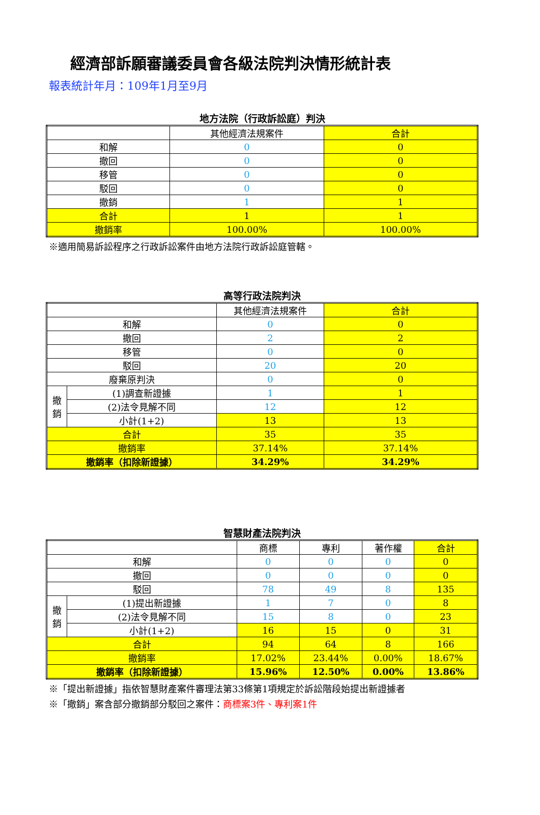經濟部訴願審議委員會各級法院判決情形統計表
報表統計年月：109年1月至9月
地方法院（行政訴訟庭）判決
| | 其他經濟法規案件 | 合計 |
| 和解 | 0 | 0 |
| 撤回 | 0 | 0 |
| 移管 | 0 | 0 |
| 駁回 | 0 | 0 |
| 撤銷 | 1 | 1 |
| 合計 | 1 | 1 |
| 撤銷率 | 100.00% | 100.00% |
※適用簡易訴訟程序之行政訴訟案件由地方法院行政訴訟庭管轄。
高等行政法院判決
| | | 其他經濟法規案件 | 合計 |
| 和解 | | 0 | 0 |
| 撤回 | | 2 | 2 |
| 移管 | | 0 | 0 |
| 駁回 | | 20 | 20 |
| 廢棄原判決 | | 0 | 0 |
| 撤 銷 | (1)調查新證據 | 1 | 1 |
| | (2)法令見解不同 | 12 | 12 |
| | 小計(1+2) | 13 | 13 |
| 合計 | | 35 | 35 |
| 撤銷率 | | 37.14% | 37.14% |
| 撤銷率（扣除新證據） | | 34.29% | 34.29% |
智慧財產法院判決
| | | 商標 | 專利 | 著作權 | 合計 |
| 和解 | | 0 | 0 | 0 | 0 |
| 撤回 | | 0 | 0 | 0 | 0 |
| 駁回 | | 78 | 49 | 8 | 135 |
| 撤 銷 | (1)提出新證據 | 1 | 7 | 0 | 8 |
| | (2)法令見解不同 | 15 | 8 | 0 | 23 |
| | 小計(1+2) | 16 | 15 | 0 | 31 |
| 合計 | | 94 | 64 | 8 | 166 |
| 撤銷率 | | 17.02% | 23.44% | 0.00% | 18.67% |
| 撤銷率（扣除新證據） | | 15.96% | 12.50% | 0.00% | 13.86% |
※「提出新證據」指依智慧財產案件審理法第33條第1項規定於訴訟階段始提出新證據者
※「撤銷」案含部分撤銷部分駁回之案件：商標案3件、專利案1件